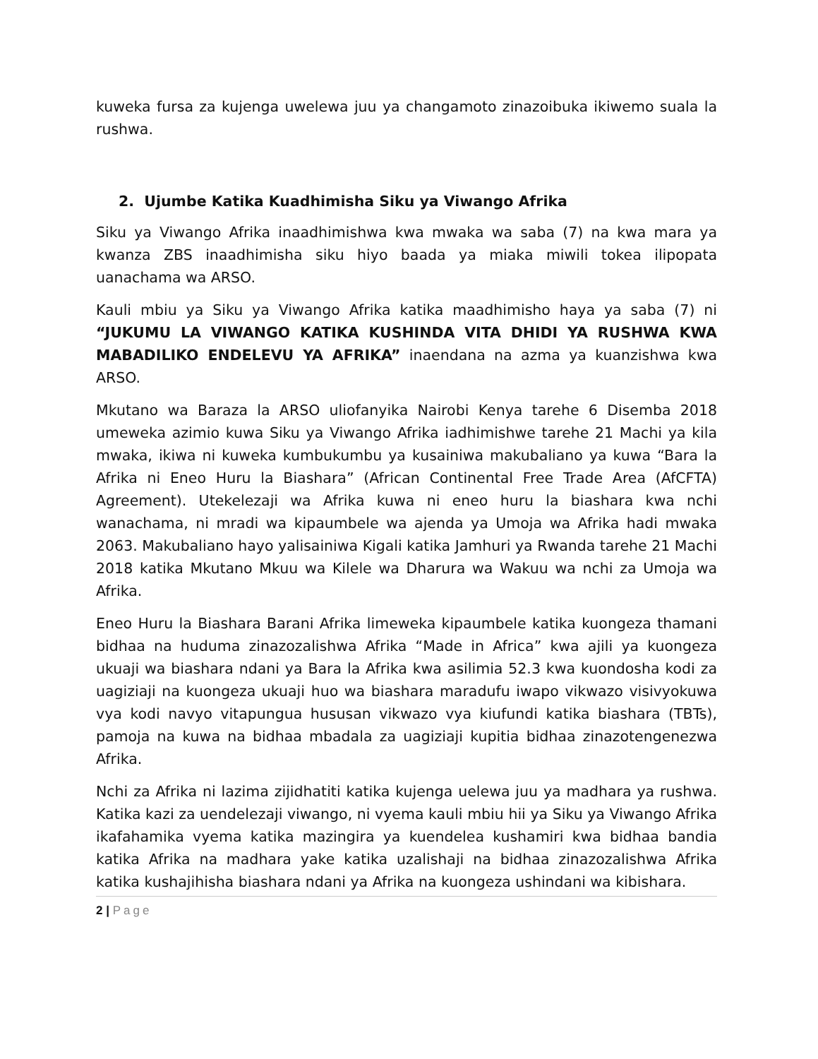kuweka fursa za kujenga uwelewa juu ya changamoto zinazoibuka ikiwemo suala la rushwa.
2. Ujumbe Katika Kuadhimisha Siku ya Viwango Afrika
Siku ya Viwango Afrika inaadhimishwa kwa mwaka wa saba (7) na kwa mara ya kwanza ZBS inaadhimisha siku hiyo baada ya miaka miwili tokea ilipopata uanachama wa ARSO.
Kauli mbiu ya Siku ya Viwango Afrika katika maadhimisho haya ya saba (7) ni “JUKUMU LA VIWANGO KATIKA KUSHINDA VITA DHIDI YA RUSHWA KWA MABADILIKO ENDELEVU YA AFRIKA” inaendana na azma ya kuanzishwa kwa ARSO.
Mkutano wa Baraza la ARSO uliofanyika Nairobi Kenya tarehe 6 Disemba 2018 umeweka azimio kuwa Siku ya Viwango Afrika iadhimishwe tarehe 21 Machi ya kila mwaka, ikiwa ni kuweka kumbukumbu ya kusainiwa makubaliano ya kuwa “Bara la Afrika ni Eneo Huru la Biashara” (African Continental Free Trade Area (AfCFTA) Agreement). Utekelezaji wa Afrika kuwa ni eneo huru la biashara kwa nchi wanachama, ni mradi wa kipaumbele wa ajenda ya Umoja wa Afrika hadi mwaka 2063. Makubaliano hayo yalisainiwa Kigali katika Jamhuri ya Rwanda tarehe 21 Machi 2018 katika Mkutano Mkuu wa Kilele wa Dharura wa Wakuu wa nchi za Umoja wa Afrika.
Eneo Huru la Biashara Barani Afrika limeweka kipaumbele katika kuongeza thamani bidhaa na huduma zinazozalishwa Afrika “Made in Africa” kwa ajili ya kuongeza ukuaji wa biashara ndani ya Bara la Afrika kwa asilimia 52.3 kwa kuondosha kodi za uagiziaji na kuongeza ukuaji huo wa biashara maradufu iwapo vikwazo visivyokuwa vya kodi navyo vitapungua hususan vikwazo vya kiufundi katika biashara (TBTs), pamoja na kuwa na bidhaa mbadala za uagiziaji kupitia bidhaa zinazotengenezwa Afrika.
Nchi za Afrika ni lazima zijidhatiti katika kujenga uelewa juu ya madhara ya rushwa. Katika kazi za uendelezaji viwango, ni vyema kauli mbiu hii ya Siku ya Viwango Afrika ikafahamika vyema katika mazingira ya kuendelea kushamiri kwa bidhaa bandia katika Afrika na madhara yake katika uzalishaji na bidhaa zinazozalishwa Afrika katika kushajihisha biashara ndani ya Afrika na kuongeza ushindani wa kibishara.
2 | Page